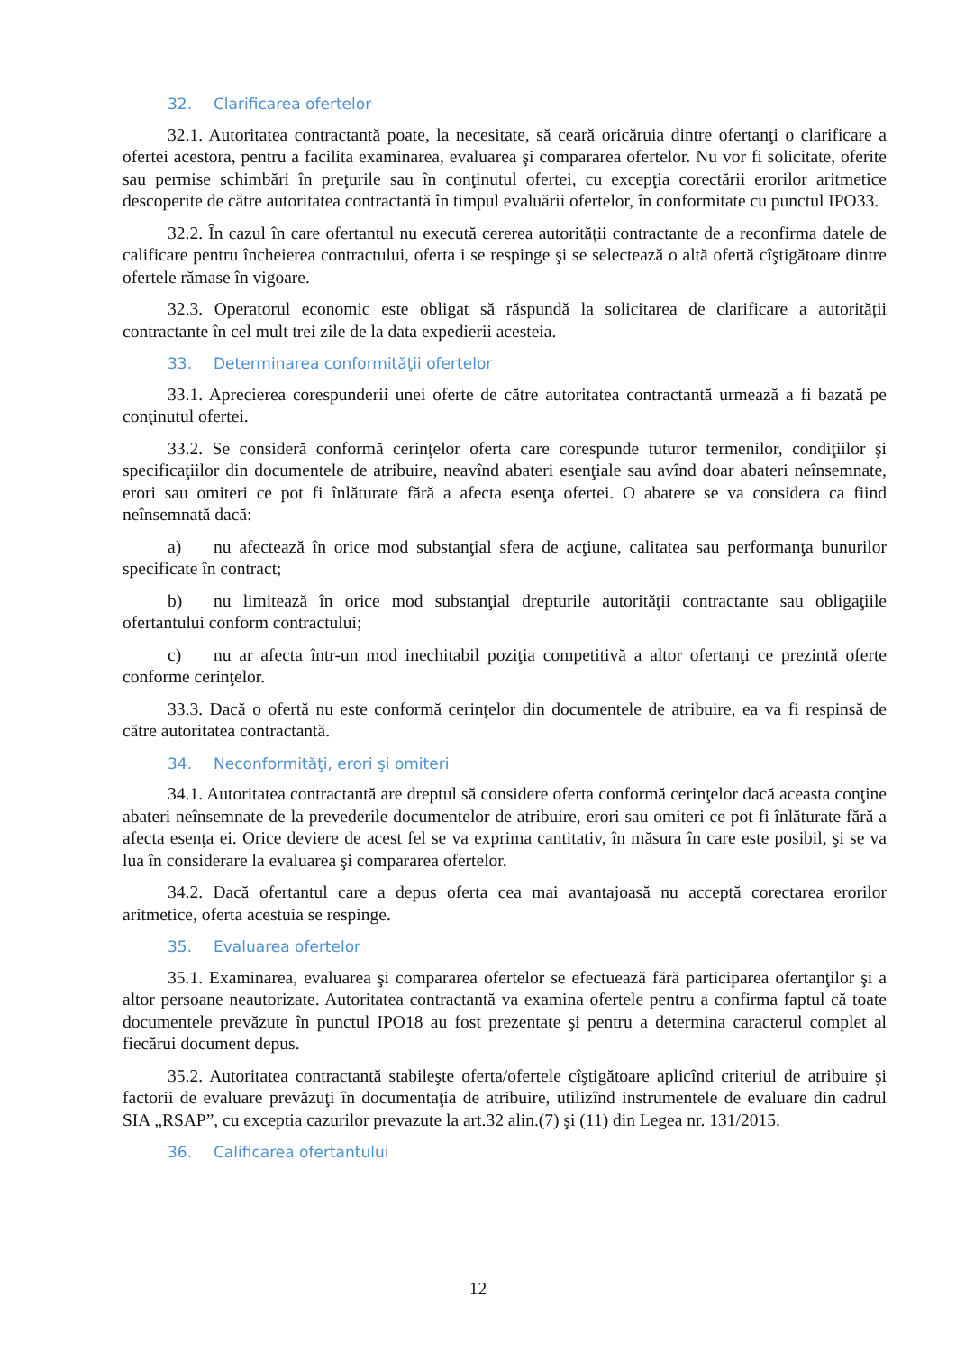32. Clarificarea ofertelor
32.1. Autoritatea contractantă poate, la necesitate, să ceară oricăruia dintre ofertanţi o clarificare a ofertei acestora, pentru a facilita examinarea, evaluarea şi compararea ofertelor. Nu vor fi solicitate, oferite sau permise schimbări în preţurile sau în conţinutul ofertei, cu excepţia corectării erorilor aritmetice descoperite de către autoritatea contractantă în timpul evaluării ofertelor, în conformitate cu punctul IPO33.
32.2. În cazul în care ofertantul nu execută cererea autorităţii contractante de a reconfirma datele de calificare pentru încheierea contractului, oferta i se respinge şi se selectează o altă ofertă cîştigătoare dintre ofertele rămase în vigoare.
32.3. Operatorul economic este obligat să răspundă la solicitarea de clarificare a autorității contractante în cel mult trei zile de la data expedierii acesteia.
33. Determinarea conformităţii ofertelor
33.1. Aprecierea corespunderii unei oferte de către autoritatea contractantă urmează a fi bazată pe conţinutul ofertei.
33.2. Se consideră conformă cerinţelor oferta care corespunde tuturor termenilor, condiţiilor şi specificaţiilor din documentele de atribuire, neavînd abateri esenţiale sau avînd doar abateri neînsemnate, erori sau omiteri ce pot fi înlăturate fără a afecta esenţa ofertei. O abatere se va considera ca fiind neînsemnată dacă:
a) nu afectează în orice mod substanţial sfera de acţiune, calitatea sau performanţa bunurilor specificate în contract;
b) nu limitează în orice mod substanţial drepturile autorităţii contractante sau obligaţiile ofertantului conform contractului;
c) nu ar afecta într-un mod inechitabil poziţia competitivă a altor ofertanţi ce prezintă oferte conforme cerinţelor.
33.3. Dacă o ofertă nu este conformă cerinţelor din documentele de atribuire, ea va fi respinsă de către autoritatea contractantă.
34. Neconformităţi, erori şi omiteri
34.1. Autoritatea contractantă are dreptul să considere oferta conformă cerinţelor dacă aceasta conţine abateri neînsemnate de la prevederile documentelor de atribuire, erori sau omiteri ce pot fi înlăturate fără a afecta esenţa ei. Orice deviere de acest fel se va exprima cantitativ, în măsura în care este posibil, şi se va lua în considerare la evaluarea şi compararea ofertelor.
34.2. Dacă ofertantul care a depus oferta cea mai avantajoasă nu acceptă corectarea erorilor aritmetice, oferta acestuia se respinge.
35. Evaluarea ofertelor
35.1. Examinarea, evaluarea şi compararea ofertelor se efectuează fără participarea ofertanţilor şi a altor persoane neautorizate. Autoritatea contractantă va examina ofertele pentru a confirma faptul că toate documentele prevăzute în punctul IPO18 au fost prezentate şi pentru a determina caracterul complet al fiecărui document depus.
35.2. Autoritatea contractantă stabileşte oferta/ofertele cîştigătoare aplicînd criteriul de atribuire şi factorii de evaluare prevăzuţi în documentaţia de atribuire, utilizînd instrumentele de evaluare din cadrul SIA „RSAP”, cu exceptia cazurilor prevazute la art.32 alin.(7) şi (11) din Legea nr. 131/2015.
36. Calificarea ofertantului
12